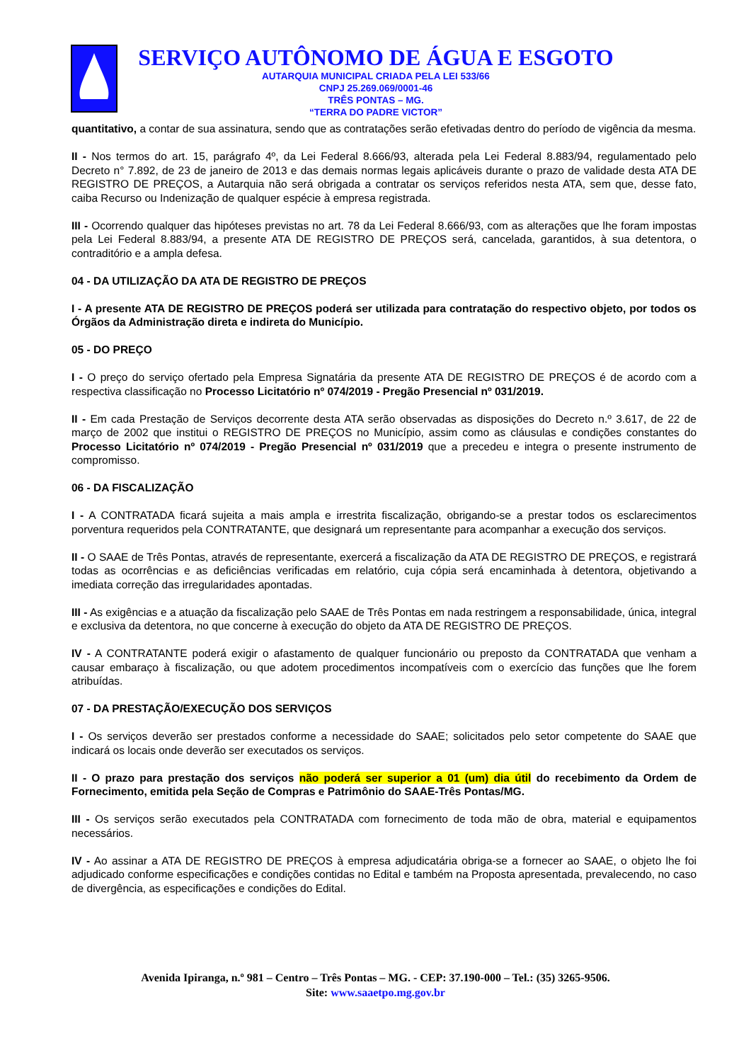SERVIÇO AUTÔNOMO DE ÁGUA E ESGOTO
AUTARQUIA MUNICIPAL CRIADA PELA LEI 533/66
CNPJ 25.269.069/0001-46
TRÊS PONTAS – MG.
“TERRA DO PADRE VICTOR”
quantitativo, a contar de sua assinatura, sendo que as contratações serão efetivadas dentro do período de vigência da mesma.
II - Nos termos do art. 15, parágrafo 4º, da Lei Federal 8.666/93, alterada pela Lei Federal 8.883/94, regulamentado pelo Decreto n° 7.892, de 23 de janeiro de 2013 e das demais normas legais aplicáveis durante o prazo de validade desta ATA DE REGISTRO DE PREÇOS, a Autarquia não será obrigada a contratar os serviços referidos nesta ATA, sem que, desse fato, caiba Recurso ou Indenização de qualquer espécie à empresa registrada.
III - Ocorrendo qualquer das hipóteses previstas no art. 78 da Lei Federal 8.666/93, com as alterações que lhe foram impostas pela Lei Federal 8.883/94, a presente ATA DE REGISTRO DE PREÇOS será, cancelada, garantidos, à sua detentora, o contraditório e a ampla defesa.
04 - DA UTILIZAÇÃO DA ATA DE REGISTRO DE PREÇOS
I - A presente ATA DE REGISTRO DE PREÇOS poderá ser utilizada para contratação do respectivo objeto, por todos os Órgãos da Administração direta e indireta do Município.
05 - DO PREÇO
I - O preço do serviço ofertado pela Empresa Signatária da presente ATA DE REGISTRO DE PREÇOS é de acordo com a respectiva classificação no Processo Licitatório nº 074/2019 - Pregão Presencial nº 031/2019.
II - Em cada Prestação de Serviços decorrente desta ATA serão observadas as disposições do Decreto n.º 3.617, de 22 de março de 2002 que institui o REGISTRO DE PREÇOS no Município, assim como as cláusulas e condições constantes do Processo Licitatório nº 074/2019 - Pregão Presencial nº 031/2019 que a precedeu e integra o presente instrumento de compromisso.
06 - DA FISCALIZAÇÃO
I - A CONTRATADA ficará sujeita a mais ampla e irrestrita fiscalização, obrigando-se a prestar todos os esclarecimentos porventura requeridos pela CONTRATANTE, que designará um representante para acompanhar a execução dos serviços.
II - O SAAE de Três Pontas, através de representante, exercerá a fiscalização da ATA DE REGISTRO DE PREÇOS, e registrará todas as ocorrências e as deficiências verificadas em relatório, cuja cópia será encaminhada à detentora, objetivando a imediata correção das irregularidades apontadas.
III - As exigências e a atuação da fiscalização pelo SAAE de Três Pontas em nada restringem a responsabilidade, única, integral e exclusiva da detentora, no que concerne à execução do objeto da ATA DE REGISTRO DE PREÇOS.
IV - A CONTRATANTE poderá exigir o afastamento de qualquer funcionário ou preposto da CONTRATADA que venham a causar embaraço à fiscalização, ou que adotem procedimentos incompatíveis com o exercício das funções que lhe forem atribuídas.
07 - DA PRESTAÇÃO/EXECUÇÃO DOS SERVIÇOS
I - Os serviços deverão ser prestados conforme a necessidade do SAAE; solicitados pelo setor competente do SAAE que indicará os locais onde deverão ser executados os serviços.
II - O prazo para prestação dos serviços não poderá ser superior a 01 (um) dia útil do recebimento da Ordem de Fornecimento, emitida pela Seção de Compras e Patrimônio do SAAE-Três Pontas/MG.
III - Os serviços serão executados pela CONTRATADA com fornecimento de toda mão de obra, material e equipamentos necessários.
IV - Ao assinar a ATA DE REGISTRO DE PREÇOS à empresa adjudicatária obriga-se a fornecer ao SAAE, o objeto lhe foi adjudicado conforme especificações e condições contidas no Edital e também na Proposta apresentada, prevalecendo, no caso de divergência, as especificações e condições do Edital.
Avenida Ipiranga, n.º 981 – Centro – Três Pontas – MG. - CEP: 37.190-000 – Tel.: (35) 3265-9506.
Site: www.saaetpo.mg.gov.br